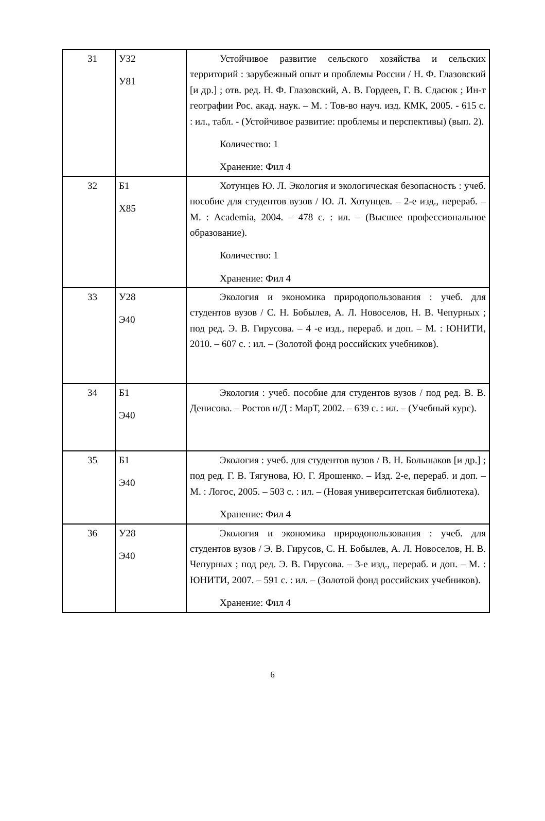| 31 | У32 У81 | Устойчивое развитие сельского хозяйства и сельских территорий : зарубежный опыт и проблемы России / Н. Ф. Глазовский [и др.] ; отв. ред. Н. Ф. Глазовский, А. В. Гордеев, Г. В. Сдасюк ; Ин-т географии Рос. акад. наук. – М. : Тов-во науч. изд. КМК, 2005. - 615 с. : ил., табл. - (Устойчивое развитие: проблемы и перспективы) (вып. 2). Количество: 1 Хранение: Фил 4 |
| 32 | Б1 Х85 | Хотунцев Ю. Л. Экология и экологическая безопасность : учеб. пособие для студентов вузов / Ю. Л. Хотунцев. – 2-е изд., перераб. – М. : Academia, 2004. – 478 с. : ил. – (Высшее профессиональное образование). Количество: 1 Хранение: Фил 4 |
| 33 | У28 Э40 | Экология и экономика природопользования : учеб. для студентов вузов / С. Н. Бобылев, А. Л. Новоселов, Н. В. Чепурных ; под ред. Э. В. Гирусова. – 4 -е изд., перераб. и доп. – М. : ЮНИТИ, 2010. – 607 с. : ил. – (Золотой фонд российских учебников). |
| 34 | Б1 Э40 | Экология : учеб. пособие для студентов вузов / под ред. В. В. Денисова. – Ростов н/Д : МарТ, 2002. – 639 с. : ил. – (Учебный курс). |
| 35 | Б1 Э40 | Экология : учеб. для студентов вузов / В. Н. Большаков [и др.] ; под ред. Г. В. Тягунова, Ю. Г. Ярошенко. – Изд. 2-е, перераб. и доп. – М. : Логос, 2005. – 503 с. : ил. – (Новая университетская библиотека). Хранение: Фил 4 |
| 36 | У28 Э40 | Экология и экономика природопользования : учеб. для студентов вузов / Э. В. Гирусов, С. Н. Бобылев, А. Л. Новоселов, Н. В. Чепурных ; под ред. Э. В. Гирусова. – 3-е изд., перераб. и доп. – М. : ЮНИТИ, 2007. – 591 с. : ил. – (Золотой фонд российских учебников). Хранение: Фил 4 |
6